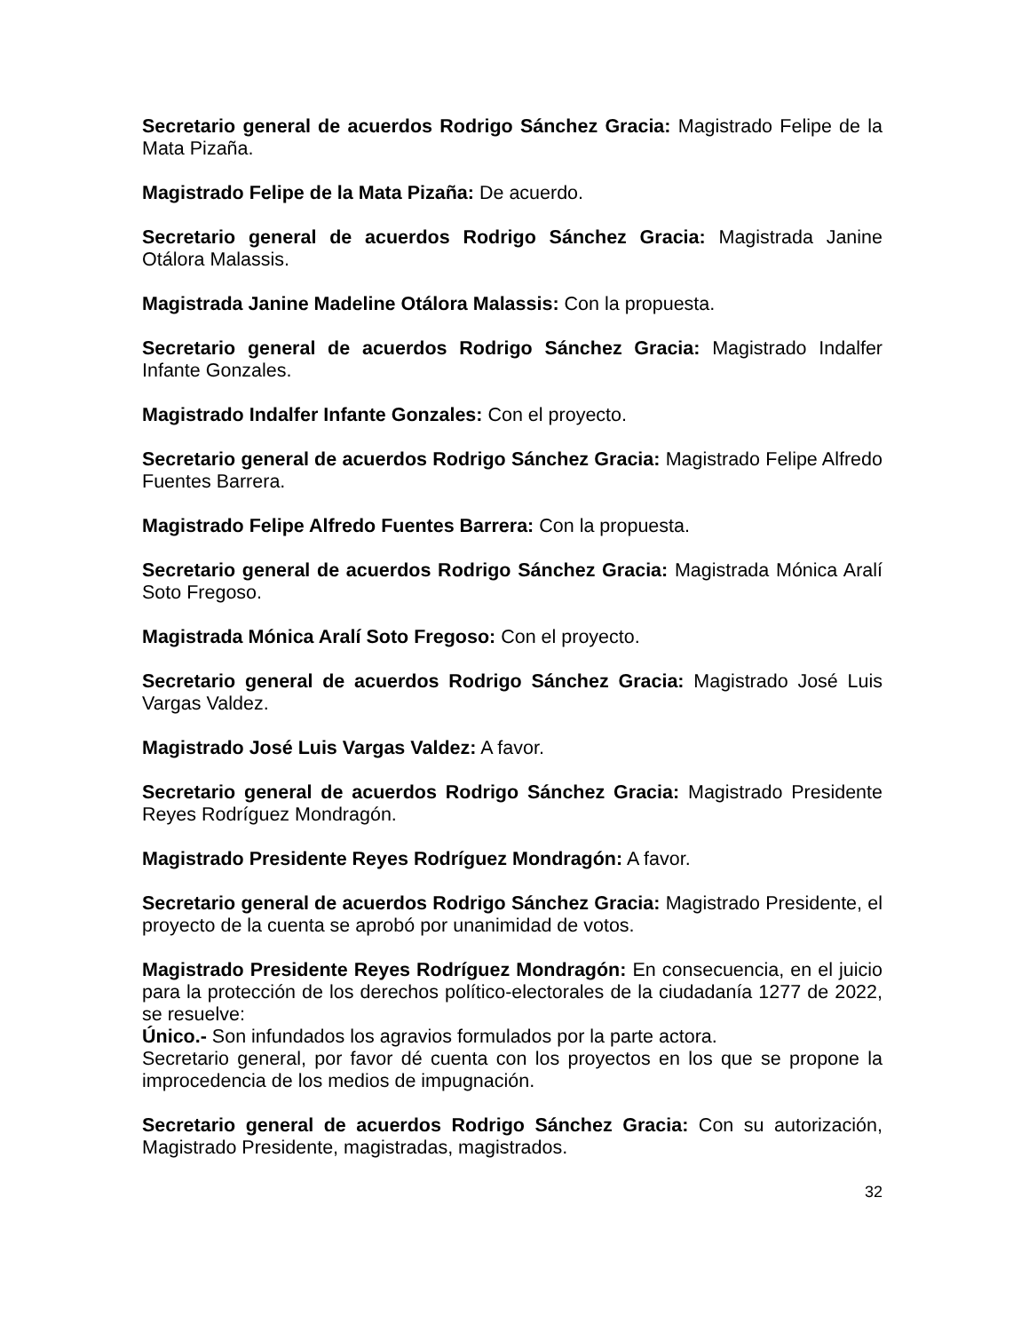Secretario general de acuerdos Rodrigo Sánchez Gracia: Magistrado Felipe de la Mata Pizaña.
Magistrado Felipe de la Mata Pizaña: De acuerdo.
Secretario general de acuerdos Rodrigo Sánchez Gracia: Magistrada Janine Otálora Malassis.
Magistrada Janine Madeline Otálora Malassis: Con la propuesta.
Secretario general de acuerdos Rodrigo Sánchez Gracia: Magistrado Indalfer Infante Gonzales.
Magistrado Indalfer Infante Gonzales: Con el proyecto.
Secretario general de acuerdos Rodrigo Sánchez Gracia: Magistrado Felipe Alfredo Fuentes Barrera.
Magistrado Felipe Alfredo Fuentes Barrera: Con la propuesta.
Secretario general de acuerdos Rodrigo Sánchez Gracia: Magistrada Mónica Aralí Soto Fregoso.
Magistrada Mónica Aralí Soto Fregoso: Con el proyecto.
Secretario general de acuerdos Rodrigo Sánchez Gracia: Magistrado José Luis Vargas Valdez.
Magistrado José Luis Vargas Valdez: A favor.
Secretario general de acuerdos Rodrigo Sánchez Gracia: Magistrado Presidente Reyes Rodríguez Mondragón.
Magistrado Presidente Reyes Rodríguez Mondragón: A favor.
Secretario general de acuerdos Rodrigo Sánchez Gracia: Magistrado Presidente, el proyecto de la cuenta se aprobó por unanimidad de votos.
Magistrado Presidente Reyes Rodríguez Mondragón: En consecuencia, en el juicio para la protección de los derechos político-electorales de la ciudadanía 1277 de 2022, se resuelve:
Único.- Son infundados los agravios formulados por la parte actora.
Secretario general, por favor dé cuenta con los proyectos en los que se propone la improcedencia de los medios de impugnación.
Secretario general de acuerdos Rodrigo Sánchez Gracia: Con su autorización, Magistrado Presidente, magistradas, magistrados.
32